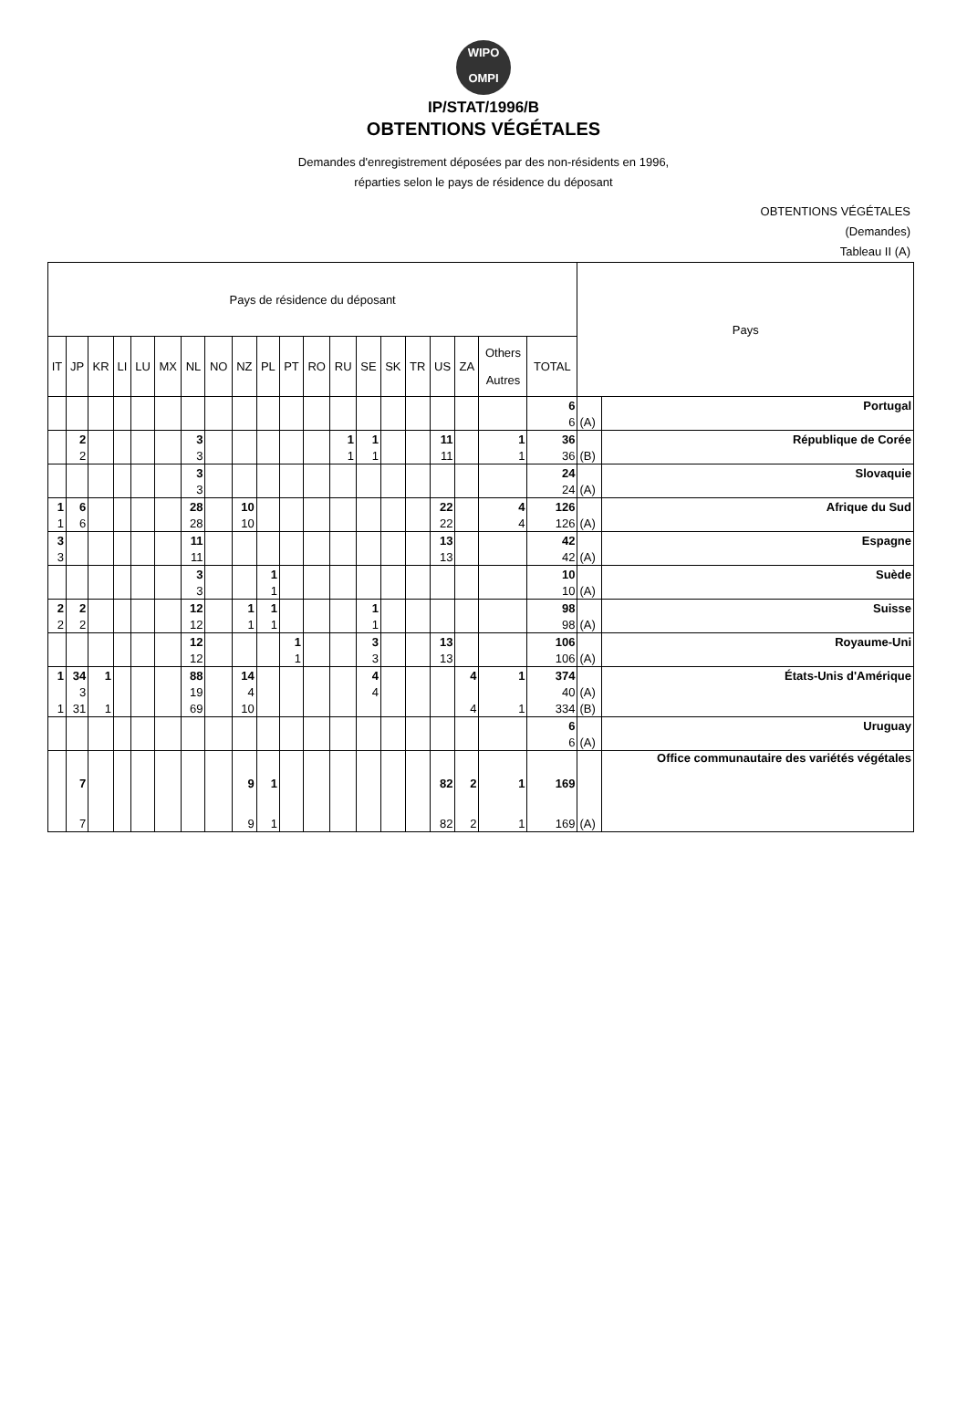WIPO
OMPI
IP/STAT/1996/B
OBTENTIONS VÉGÉTALES
Demandes d'enregistrement déposées par des non-résidents en 1996,
réparties selon le pays de résidence du déposant
OBTENTIONS VÉGÉTALES
(Demandes)
Tableau II (A)
| Pays de résidence du déposant | | | | | | | | | | | | | | | | | | | | Pays | |
| --- | --- | --- | --- | --- | --- | --- | --- | --- | --- | --- | --- | --- | --- | --- | --- | --- | --- | --- | --- | --- | --- |
| IT | JP | KR | LI | LU | MX | NL | NO | NZ | PL | PT | RO | RU | SE | SK | TR | US | ZA | Others Autres | TOTAL | | |
| | | | | | | | | | | | | | | | | | | | 6 | | Portugal |
| | | | | | | | | | | | | | | | | | | | 6 | (A) | |
| | 2 | | | | | 3 | | | | | | 1 | 1 | | | 11 | | 1 | 36 | | République de Corée |
| | 2 | | | | | 3 | | | | | | 1 | 1 | | | 11 | | 1 | 36 | (B) | |
| | | | | | | 3 | | | | | | | | | | | | | 24 | | Slovaquie |
| | | | | | | 3 | | | | | | | | | | | | | 24 | (A) | |
| 1 | 6 | | | | | 28 | | 10 | | | | | | | | 22 | | 4 | 126 | | Afrique du Sud |
| 1 | 6 | | | | | 28 | | 10 | | | | | | | | 22 | | 4 | 126 | (A) | |
| 3 | | | | | | 11 | | | | | | | | | | 13 | | | 42 | | Espagne |
| 3 | | | | | | 11 | | | | | | | | | | 13 | | | 42 | (A) | |
| | | | | | | 3 | | | 1 | | | | | | | | | | 10 | | Suède |
| | | | | | | 3 | | | 1 | | | | | | | | | | 10 | (A) | |
| 2 | 2 | | | | | 12 | | 1 | 1 | | | | 1 | | | | | | 98 | | Suisse |
| 2 | 2 | | | | | 12 | | 1 | 1 | | | | 1 | | | | | | 98 | (A) | |
| | | | | | | 12 | | | | 1 | | | 3 | | | 13 | | | 106 | | Royaume-Uni |
| | | | | | | 12 | | | | 1 | | | 3 | | | 13 | | | 106 | (A) | |
| 1 | 34 | 1 | | | | 88 | | 14 | | | | | 4 | | | | 4 | 1 | 374 | | États-Unis d'Amérique |
| | 3 | | | | | 19 | | 4 | | | | | 4 | | | | | | 40 | (A) | |
| 1 | 31 | 1 | | | | 69 | | 10 | | | | | | | | | 4 | 1 | 334 | (B) | |
| | | | | | | | | | | | | | | | | | | | 6 | | Uruguay |
| | | | | | | | | | | | | | | | | | | | 6 | (A) | |
| | 7 | | | | | | | 9 | 1 | | | | | | | 82 | 2 | 1 | 169 | | Office communautaire des variétés végétales |
| | 7 | | | | | | | 9 | 1 | | | | | | | 82 | 2 | 1 | 169 | (A) | |